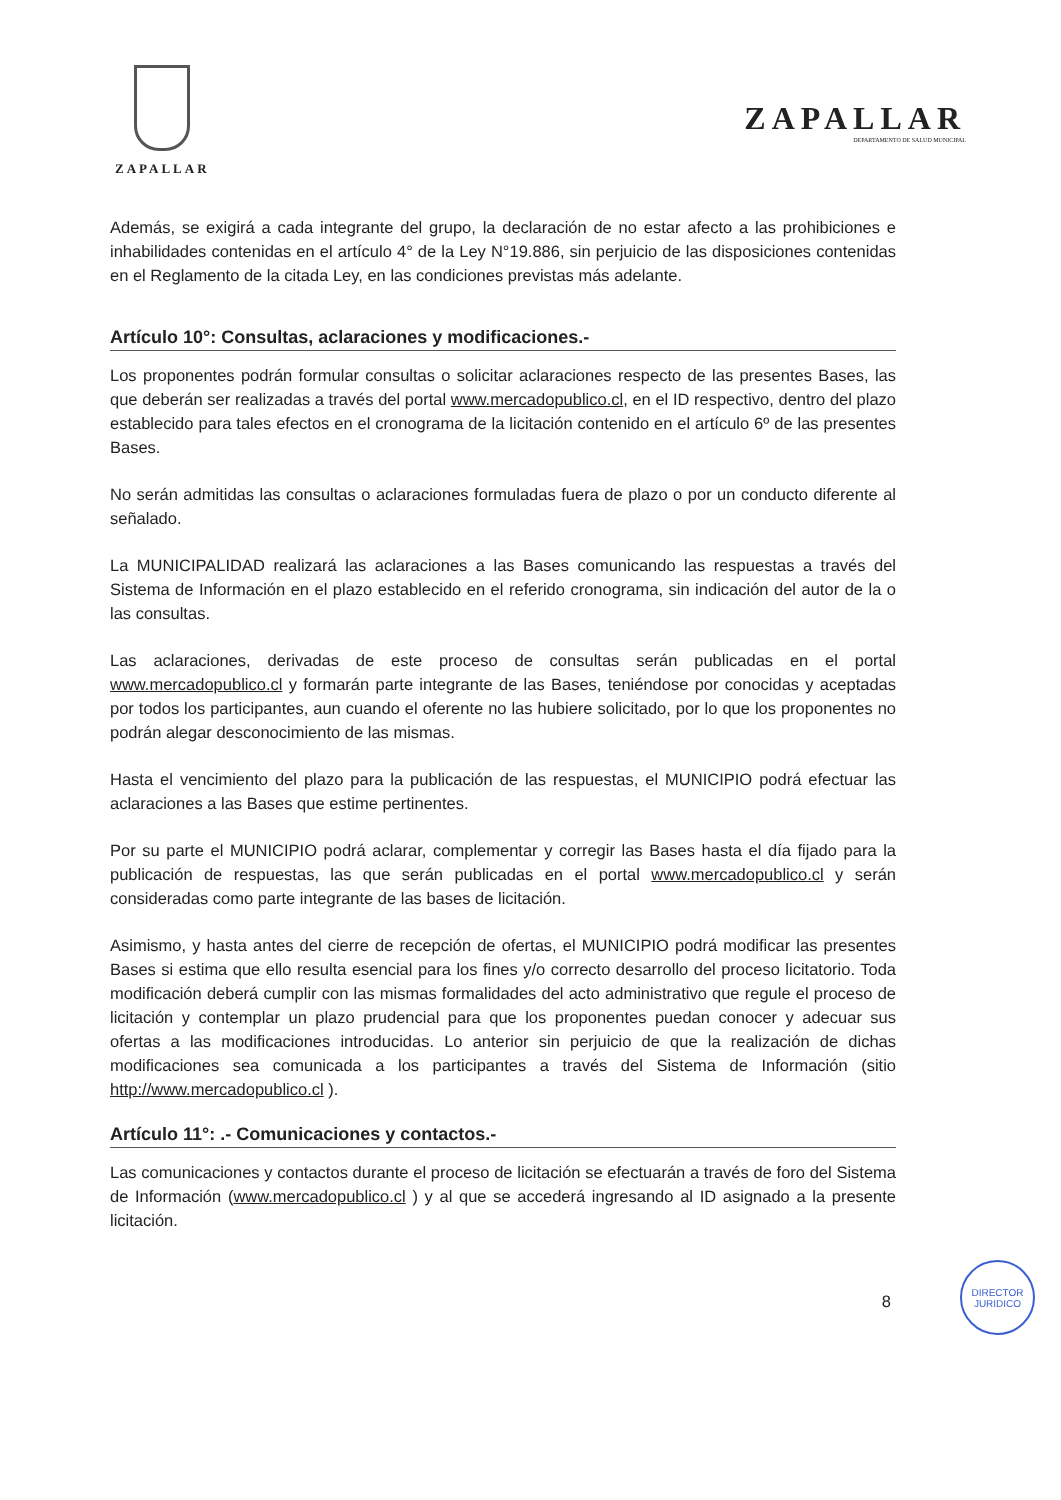ZAPALLAR
ZAPALLAR
DEPARTAMENTO DE SALUD MUNICIPAL
Además, se exigirá a cada integrante del grupo, la declaración de no estar afecto a las prohibiciones e inhabilidades contenidas en el artículo 4° de la Ley N°19.886, sin perjuicio de las disposiciones contenidas en el Reglamento de la citada Ley, en las condiciones previstas más adelante.
Artículo 10°: Consultas, aclaraciones y modificaciones.-
Los proponentes podrán formular consultas o solicitar aclaraciones respecto de las presentes Bases, las que deberán ser realizadas a través del portal www.mercadopublico.cl, en el ID respectivo, dentro del plazo establecido para tales efectos en el cronograma de la licitación contenido en el artículo 6º de las presentes Bases.
No serán admitidas las consultas o aclaraciones formuladas fuera de plazo o por un conducto diferente al señalado.
La MUNICIPALIDAD realizará las aclaraciones a las Bases comunicando las respuestas a través del Sistema de Información en el plazo establecido en el referido cronograma, sin indicación del autor de la o las consultas.
Las aclaraciones, derivadas de este proceso de consultas serán publicadas en el portal www.mercadopublico.cl y formarán parte integrante de las Bases, teniéndose por conocidas y aceptadas por todos los participantes, aun cuando el oferente no las hubiere solicitado, por lo que los proponentes no podrán alegar desconocimiento de las mismas.
Hasta el vencimiento del plazo para la publicación de las respuestas, el MUNICIPIO podrá efectuar las aclaraciones a las Bases que estime pertinentes.
Por su parte el MUNICIPIO podrá aclarar, complementar y corregir las Bases hasta el día fijado para la publicación de respuestas, las que serán publicadas en el portal www.mercadopublico.cl y serán consideradas como parte integrante de las bases de licitación.
Asimismo, y hasta antes del cierre de recepción de ofertas, el MUNICIPIO podrá modificar las presentes Bases si estima que ello resulta esencial para los fines y/o correcto desarrollo del proceso licitatorio. Toda modificación deberá cumplir con las mismas formalidades del acto administrativo que regule el proceso de licitación y contemplar un plazo prudencial para que los proponentes puedan conocer y adecuar sus ofertas a las modificaciones introducidas. Lo anterior sin perjuicio de que la realización de dichas modificaciones sea comunicada a los participantes a través del Sistema de Información (sitio http://www.mercadopublico.cl ).
Artículo 11°: .- Comunicaciones y contactos.-
Las comunicaciones y contactos durante el proceso de licitación se efectuarán a través de foro del Sistema de Información (www.mercadopublico.cl ) y al que se accederá ingresando al ID asignado a la presente licitación.
8
DIRECTOR
JURIDICO